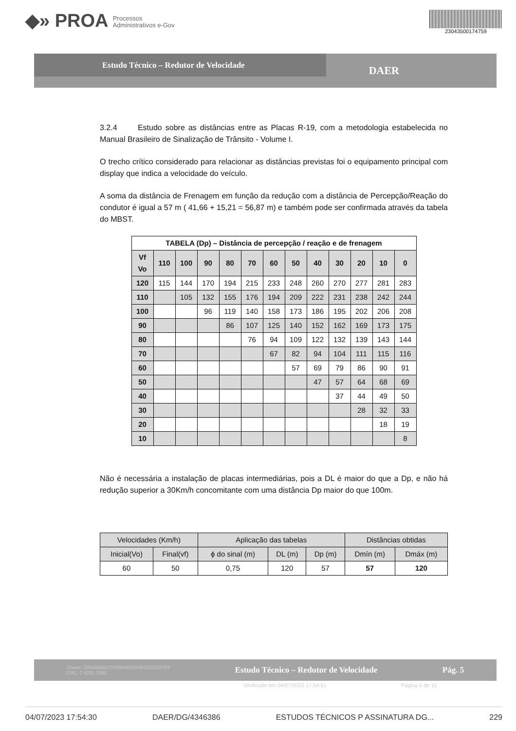◆» PROA Processos
Administrativos e-Gov
23043500174759
Estudo Técnico – Redutor de Velocidade
DAER
3.2.4 Estudo sobre as distâncias entre as Placas R-19, com a metodologia estabelecida no Manual Brasileiro de Sinalização de Trânsito - Volume I.
O trecho crítico considerado para relacionar as distâncias previstas foi o equipamento principal com display que indica a velocidade do veículo.
A soma da distância de Frenagem em função da redução com a distância de Percepção/Reação do condutor é igual a 57 m ( 41,66 + 15,21 = 56,87 m) e também pode ser confirmada através da tabela do MBST.
| TABELA (Dp) – Distância de percepção / reação e de frenagem | | | | | | | | | | | | |
| --- | --- | --- | --- | --- | --- | --- | --- | --- | --- | --- | --- | --- |
| Vf Vo | 110 | 100 | 90 | 80 | 70 | 60 | 50 | 40 | 30 | 20 | 10 | 0 |
| 120 | 115 | 144 | 170 | 194 | 215 | 233 | 248 | 260 | 270 | 277 | 281 | 283 |
| 110 | | 105 | 132 | 155 | 176 | 194 | 209 | 222 | 231 | 238 | 242 | 244 |
| 100 | | | 96 | 119 | 140 | 158 | 173 | 186 | 195 | 202 | 206 | 208 |
| 90 | | | | 86 | 107 | 125 | 140 | 152 | 162 | 169 | 173 | 175 |
| 80 | | | | | 76 | 94 | 109 | 122 | 132 | 139 | 143 | 144 |
| 70 | | | | | | 67 | 82 | 94 | 104 | 111 | 115 | 116 |
| 60 | | | | | | | 57 | 69 | 79 | 86 | 90 | 91 |
| 50 | | | | | | | | 47 | 57 | 64 | 68 | 69 |
| 40 | | | | | | | | | 37 | 44 | 49 | 50 |
| 30 | | | | | | | | | | 28 | 32 | 33 |
| 20 | | | | | | | | | | | 18 | 19 |
| 10 | | | | | | | | | | | | 8 |
Não é necessária a instalação de placas intermediárias, pois a DL é maior do que a Dp, e não há redução superior a 30Km/h concomitante com uma distância Dp maior do que 100m.
| Velocidades (Km/h) | | Aplicação das tabelas | | | Distâncias obtidas | |
| Inicial(Vo) | Final(vf) | ϕ do sinal (m) | DL (m) | Dp (m) | Dmín (m) | Dmáx (m) |
| 60 | 50 | 0,75 | 120 | 57 | 57 | 120 |
Chave: 23043500173759006289394320230704
CRC: 2.4281.3392 Estudo Técnico – Redutor de Velocidade Pág. 5
Verificado em 04/07/2023 17:54:51 Página 5 de 13
04/07/2023 17:54:30 DAER/DG/4346386 ESTUDOS TÉCNICOS P ASSINATURA DG... 229